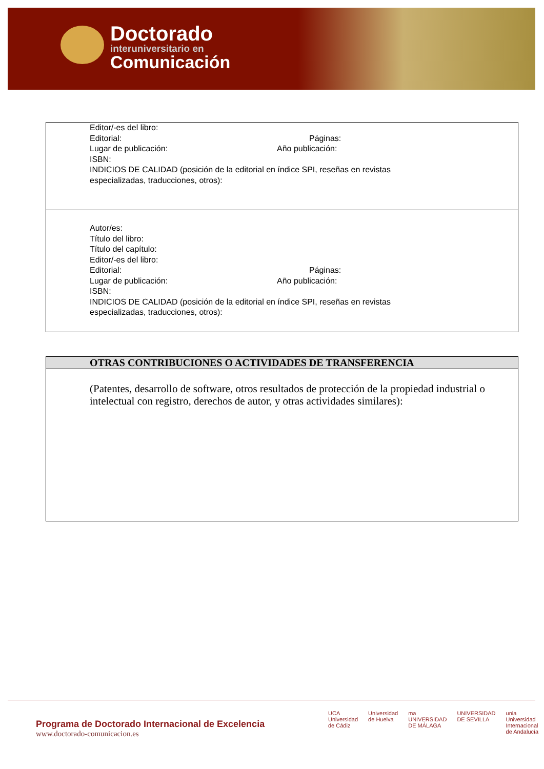Doctorado
interuniversitario en
Comunicación
| Editor/-es del libro: Editorial: Páginas: Lugar de publicación: Año publicación: ISBN: INDICIOS DE CALIDAD (posición de la editorial en índice SPI, reseñas en revistas especializadas, traducciones, otros): |
| Autor/es: Título del libro: Título del capítulo: Editor/-es del libro: Editorial: Páginas: Lugar de publicación: Año publicación: ISBN: INDICIOS DE CALIDAD (posición de la editorial en índice SPI, reseñas en revistas especializadas, traducciones, otros): |
| OTRAS CONTRIBUCIONES O ACTIVIDADES DE TRANSFERENCIA |
| --- |
| (Patentes, desarrollo de software, otros resultados de protección de la propiedad industrial o intelectual con registro, derechos de autor, y otras actividades similares): |
Programa de Doctorado Internacional de Excelencia
www.doctorado-comunicacion.es
UCA
Universidad de Cádiz Universidad de Huelva ma
UNIVERSIDAD DE MÁLAGA UNIVERSIDAD DE SEVILLA unia
Universidad Internacional de Andalucía